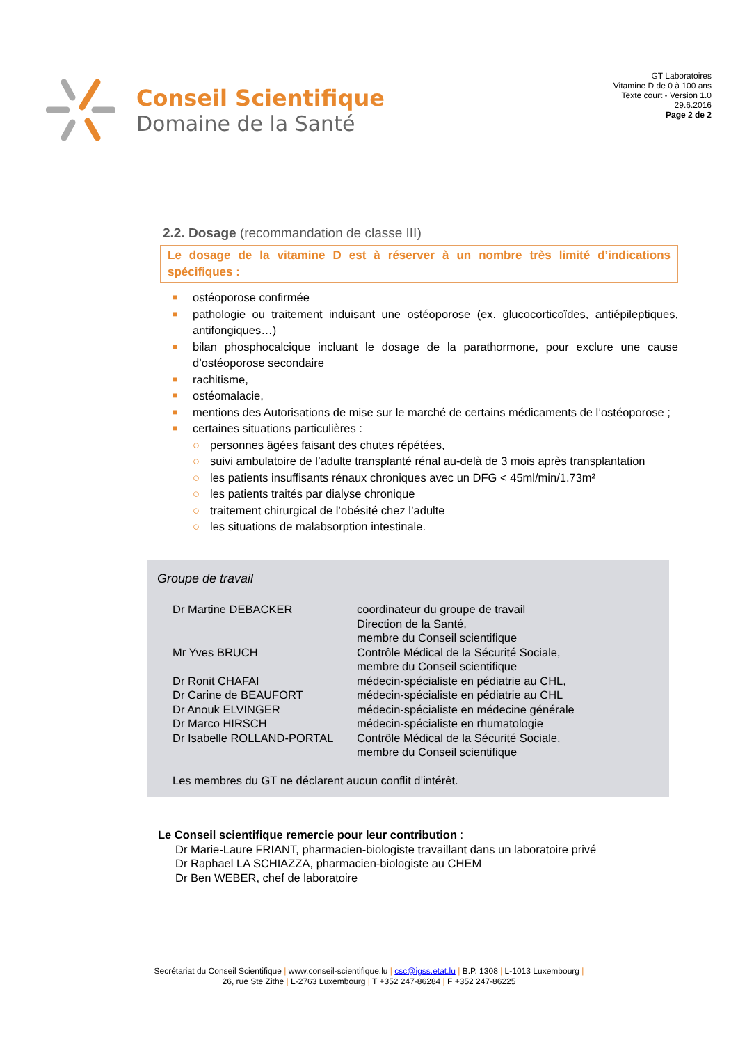Conseil Scientifique
Domaine de la Santé
GT Laboratoires
Vitamine D de 0 à 100 ans
Texte court - Version 1.0
29.6.2016
Page 2 de 2
2.2. Dosage (recommandation de classe III)
Le dosage de la vitamine D est à réserver à un nombre très limité d’indications spécifiques :
■ ostéoporose confirmée
■ pathologie ou traitement induisant une ostéoporose (ex. glucocorticoïdes, antiépileptiques, antifongiques…)
■ bilan phosphocalcique incluant le dosage de la parathormone, pour exclure une cause d’ostéoporose secondaire
■ rachitisme,
■ ostéomalacie,
■ mentions des Autorisations de mise sur le marché de certains médicaments de l’ostéoporose ;
■ certaines situations particulières :
○ personnes âgées faisant des chutes répétées,
○ suivi ambulatoire de l’adulte transplanté rénal au-delà de 3 mois après transplantation
○ les patients insuffisants rénaux chroniques avec un DFG < 45ml/min/1.73m²
○ les patients traités par dialyse chronique
○ traitement chirurgical de l’obésité chez l’adulte
○ les situations de malabsorption intestinale.
Groupe de travail
| Dr Martine DEBACKER | coordinateur du groupe de travail Direction de la Santé, membre du Conseil scientifique |
| Mr Yves BRUCH | Contrôle Médical de la Sécurité Sociale, membre du Conseil scientifique |
| Dr Ronit CHAFAI | médecin-spécialiste en pédiatrie au CHL, |
| Dr Carine de BEAUFORT | médecin-spécialiste en pédiatrie au CHL |
| Dr Anouk ELVINGER | médecin-spécialiste en médecine générale |
| Dr Marco HIRSCH | médecin-spécialiste en rhumatologie |
| Dr Isabelle ROLLAND-PORTAL | Contrôle Médical de la Sécurité Sociale, membre du Conseil scientifique |
Les membres du GT ne déclarent aucun conflit d’intérêt.
Le Conseil scientifique remercie pour leur contribution :
Dr Marie-Laure FRIANT, pharmacien-biologiste travaillant dans un laboratoire privé
Dr Raphael LA SCHIAZZA, pharmacien-biologiste au CHEM
Dr Ben WEBER, chef de laboratoire
Secrétariat du Conseil Scientifique | www.conseil-scientifique.lu | csc@igss.etat.lu | B.P. 1308 | L-1013 Luxembourg |
26, rue Ste Zithe | L-2763 Luxembourg | T +352 247-86284 | F +352 247-86225